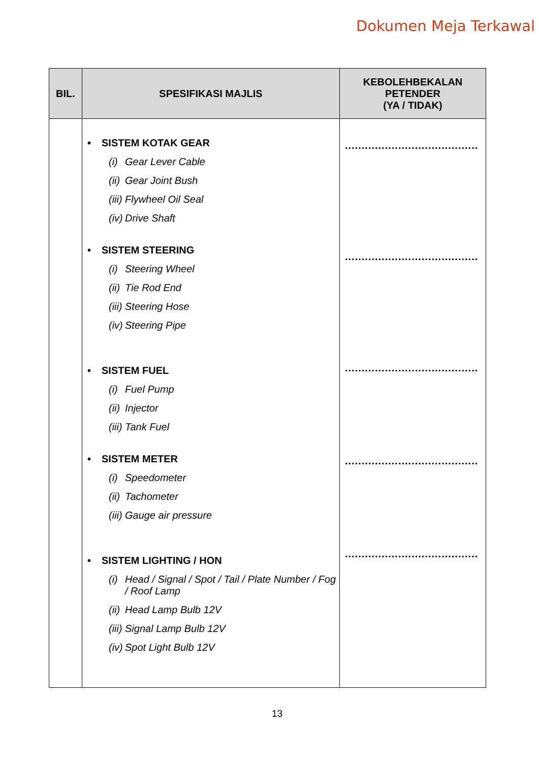Dokumen Meja Terkawal
| BIL. | SPESIFIKASI MAJLIS | KEBOLEHBEKALAN PETENDER (YA / TIDAK) |
| --- | --- | --- |
| | • SISTEM KOTAK GEAR (i) Gear Lever Cable (ii) Gear Joint Bush (iii) Flywheel Oil Seal (iv) Drive Shaft • SISTEM STEERING (i) Steering Wheel (ii) Tie Rod End (iii) Steering Hose (iv) Steering Pipe • SISTEM FUEL (i) Fuel Pump (ii) Injector (iii) Tank Fuel • SISTEM METER (i) Speedometer (ii) Tachometer (iii) Gauge air pressure • SISTEM LIGHTING / HON (i) Head / Signal / Spot / Tail / Plate Number / Fog / Roof Lamp (ii) Head Lamp Bulb 12V (iii) Signal Lamp Bulb 12V (iv) Spot Light Bulb 12V | ........................................ ........................................ ........................................ ........................................ ........................................ |
13